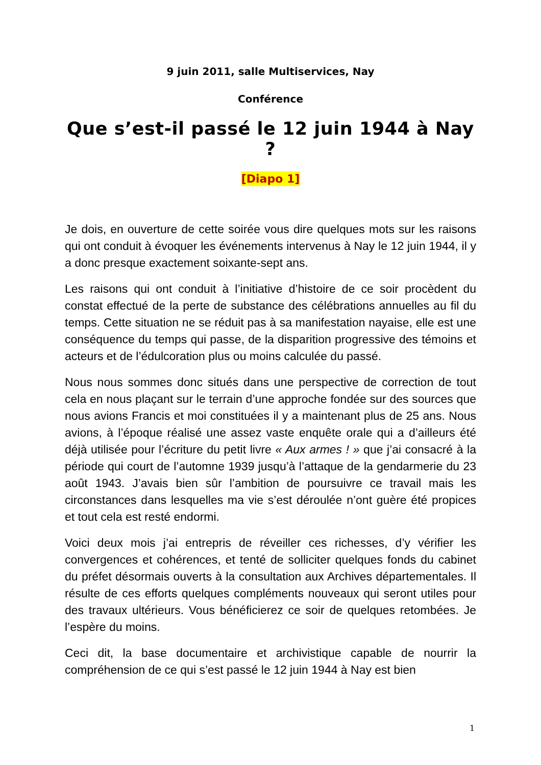9 juin 2011, salle Multiservices, Nay
Conférence
Que s’est-il passé le 12 juin 1944 à Nay ?
[Diapo 1]
Je dois, en ouverture de cette soirée vous dire quelques mots sur les raisons qui ont conduit à évoquer les événements intervenus à Nay le 12 juin 1944, il y a donc presque exactement soixante-sept ans.
Les raisons qui ont conduit à l’initiative d’histoire de ce soir procèdent du constat effectué de la perte de substance des célébrations annuelles au fil du temps. Cette situation ne se réduit pas à sa manifestation nayaise, elle est une conséquence du temps qui passe, de la disparition progressive des témoins et acteurs et de l’édulcoration plus ou moins calculée du passé.
Nous nous sommes donc situés dans une perspective de correction de tout cela en nous plaçant sur le terrain d’une approche fondée sur des sources que nous avions Francis et moi constituées il y a maintenant plus de 25 ans. Nous avions, à l’époque réalisé une assez vaste enquête orale qui a d’ailleurs été déjà utilisée pour l’écriture du petit livre « Aux armes ! » que j’ai consacré à la période qui court de l’automne 1939 jusqu’à l’attaque de la gendarmerie du 23 août 1943. J’avais bien sûr l’ambition de poursuivre ce travail mais les circonstances dans lesquelles ma vie s’est déroulée n’ont guère été propices et tout cela est resté endormi.
Voici deux mois j’ai entrepris de réveiller ces richesses, d’y vérifier les convergences et cohérences, et tenté de solliciter quelques fonds du cabinet du préfet désormais ouverts à la consultation aux Archives départementales. Il résulte de ces efforts quelques compléments nouveaux qui seront utiles pour des travaux ultérieurs. Vous bénéficierez ce soir de quelques retombées. Je l’espère du moins.
Ceci dit, la base documentaire et archivistique capable de nourrir la compréhension de ce qui s’est passé le 12 juin 1944 à Nay est bien
1